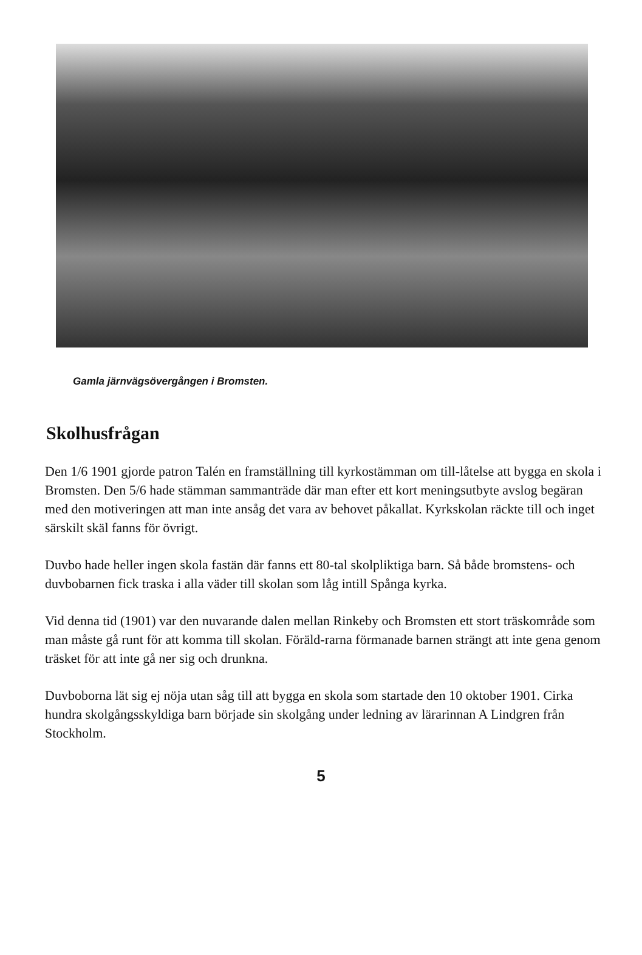Gamla järnvägsövergången i Bromsten.
Skolhusfrågan
Den 1/6 1901 gjorde patron Talén en framställning till kyrkostämman om till-låtelse att bygga en skola i Bromsten. Den 5/6 hade stämman sammanträde där man efter ett kort meningsutbyte avslog begäran med den motiveringen att man inte ansåg det vara av behovet påkallat. Kyrkskolan räckte till och inget särskilt skäl fanns för övrigt.
Duvbo hade heller ingen skola fastän där fanns ett 80-tal skolpliktiga barn. Så både bromstens- och duvbobarnen fick traska i alla väder till skolan som låg intill Spånga kyrka.
Vid denna tid (1901) var den nuvarande dalen mellan Rinkeby och Bromsten ett stort träskområde som man måste gå runt för att komma till skolan. Föräld-rarna förmanade barnen strängt att inte gena genom träsket för att inte gå ner sig och drunkna.
Duvboborna lät sig ej nöja utan såg till att bygga en skola som startade den 10 oktober 1901. Cirka hundra skolgångsskyldiga barn började sin skolgång under ledning av lärarinnan A Lindgren från Stockholm.
5